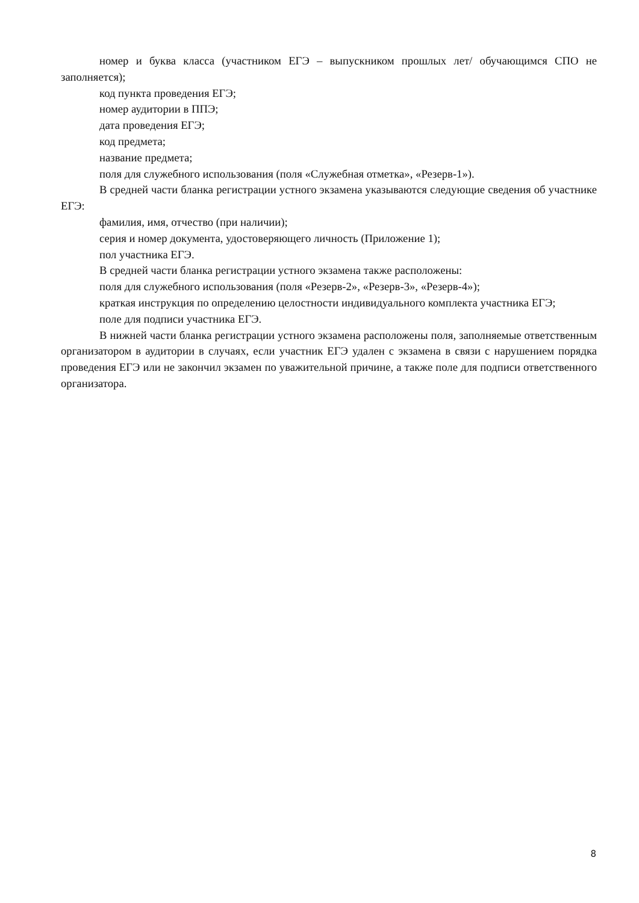номер и буква класса (участником ЕГЭ – выпускником прошлых лет/ обучающимся СПО не заполняется);
код пункта проведения ЕГЭ;
номер аудитории в ППЭ;
дата проведения ЕГЭ;
код предмета;
название предмета;
поля для служебного использования (поля «Служебная отметка», «Резерв-1»).
В средней части бланка регистрации устного экзамена указываются следующие сведения об участнике ЕГЭ:
фамилия, имя, отчество (при наличии);
серия и номер документа, удостоверяющего личность (Приложение 1);
пол участника ЕГЭ.
В средней части бланка регистрации устного экзамена также расположены:
поля для служебного использования (поля «Резерв-2», «Резерв-3», «Резерв-4»);
краткая инструкция по определению целостности индивидуального комплекта участника ЕГЭ;
поле для подписи участника ЕГЭ.
В нижней части бланка регистрации устного экзамена расположены поля, заполняемые ответственным организатором в аудитории в случаях, если участник ЕГЭ удален с экзамена в связи с нарушением порядка проведения ЕГЭ или не закончил экзамен по уважительной причине, а также поле для подписи ответственного организатора.
8